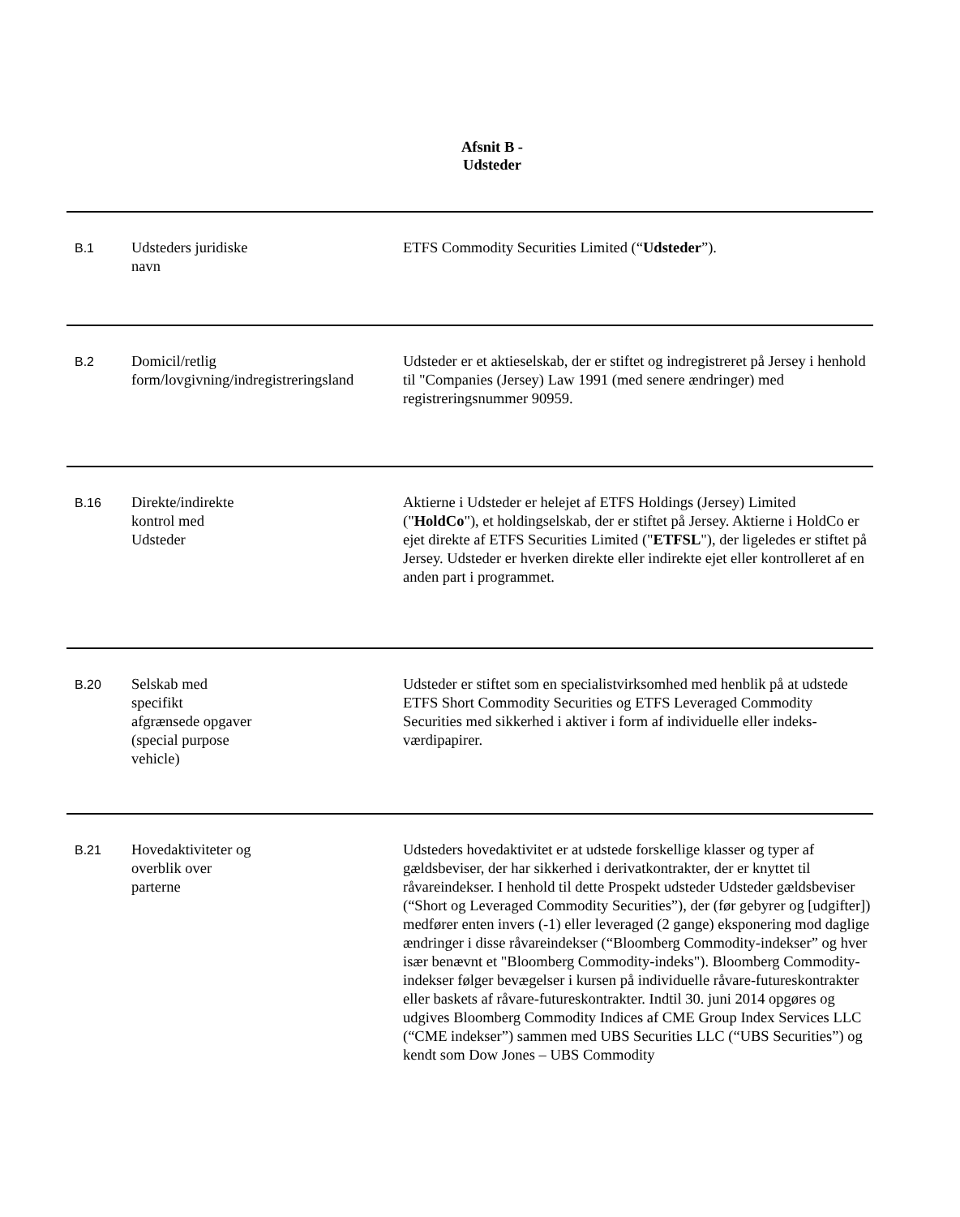Afsnit B -
Udsteder
| B.1 | Udsteders juridiske navn | ETFS Commodity Securities Limited (“ Udsteder ”). |
| B.2 | Domicil/retlig form/lovgivning/indregistreringsland | Udsteder er et aktieselskab, der er stiftet og indregistreret på Jersey i henhold til "Companies (Jersey) Law 1991 (med senere ændringer) med registreringsnummer 90959. |
| B.16 | Direkte/indirekte kontrol med Udsteder | Aktierne i Udsteder er helejet af ETFS Holdings (Jersey) Limited (" HoldCo "), et holdingselskab, der er stiftet på Jersey. Aktierne i HoldCo er ejet direkte af ETFS Securities Limited (" ETFSL "), der ligeledes er stiftet på Jersey. Udsteder er hverken direkte eller indirekte ejet eller kontrolleret af en anden part i programmet. |
| B.20 | Selskab med specifikt afgrænsede opgaver (special purpose vehicle) | Udsteder er stiftet som en specialistvirksomhed med henblik på at udstede ETFS Short Commodity Securities og ETFS Leveraged Commodity Securities med sikkerhed i aktiver i form af individuelle eller indeks-værdipapirer. |
| B.21 | Hovedaktiviteter og overblik over parterne | Udsteders hovedaktivitet er at udstede forskellige klasser og typer af gældsbeviser, der har sikkerhed i derivatkontrakter, der er knyttet til råvareindekser. I henhold til dette Prospekt udsteder Udsteder gældsbeviser (“Short og Leveraged Commodity Securities”), der (før gebyrer og [udgifter]) medfører enten invers (-1) eller leveraged (2 gange) eksponering mod daglige ændringer i disse råvareindekser (“Bloomberg Commodity-indekser” og hver især benævnt et "Bloomberg Commodity-indeks"). Bloomberg Commodity-indekser følger bevægelser i kursen på individuelle råvare-futureskontrakter eller baskets af råvare-futureskontrakter. Indtil 30. juni 2014 opgøres og udgives Bloomberg Commodity Indices af CME Group Index Services LLC (“CME indekser”) sammen med UBS Securities LLC (“UBS Securities”) og kendt som Dow Jones – UBS Commodity |